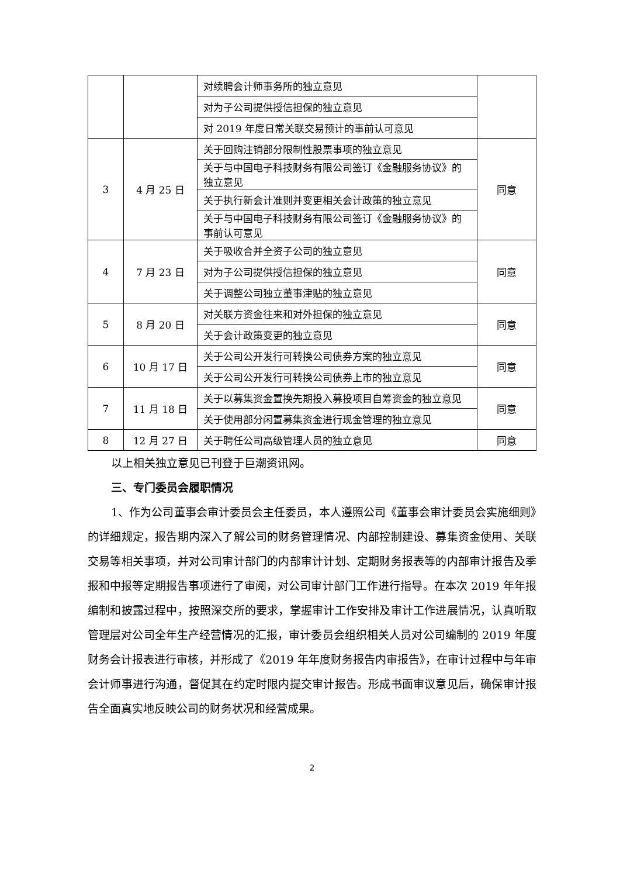| | | 对续聘会计师事务所的独立意见 | |
| | | 对为子公司提供授信担保的独立意见 | |
| | | 对 2019 年度日常关联交易预计的事前认可意见 | |
| 3 | 4 月 25 日 | 关于回购注销部分限制性股票事项的独立意见 | 同意 |
| | | 关于与中国电子科技财务有限公司签订《金融服务协议》的独立意见 | |
| | | 关于执行新会计准则并变更相关会计政策的独立意见 | |
| | | 关于与中国电子科技财务有限公司签订《金融服务协议》的事前认可意见 | |
| 4 | 7 月 23 日 | 关于吸收合并全资子公司的独立意见 | 同意 |
| | | 对为子公司提供授信担保的独立意见 | |
| | | 关于调整公司独立董事津贴的独立意见 | |
| 5 | 8 月 20 日 | 对关联方资金往来和对外担保的独立意见 | 同意 |
| | | 关于会计政策变更的独立意见 | |
| 6 | 10 月 17 日 | 关于公司公开发行可转换公司债券方案的独立意见 | 同意 |
| | | 关于公司公开发行可转换公司债券上市的独立意见 | |
| 7 | 11 月 18 日 | 关于以募集资金置换先期投入募投项目自筹资金的独立意见 | 同意 |
| | | 关于使用部分闲置募集资金进行现金管理的独立意见 | |
| 8 | 12 月 27 日 | 关于聘任公司高级管理人员的独立意见 | 同意 |
以上相关独立意见已刊登于巨潮资讯网。
三、专门委员会履职情况
1、作为公司董事会审计委员会主任委员，本人遵照公司《董事会审计委员会实施细则》的详细规定，报告期内深入了解公司的财务管理情况、内部控制建设、募集资金使用、关联交易等相关事项，并对公司审计部门的内部审计计划、定期财务报表等的内部审计报告及季报和中报等定期报告事项进行了审阅，对公司审计部门工作进行指导。在本次 2019 年年报编制和披露过程中，按照深交所的要求，掌握审计工作安排及审计工作进展情况，认真听取管理层对公司全年生产经营情况的汇报，审计委员会组织相关人员对公司编制的 2019 年度财务会计报表进行审核，并形成了《2019 年年度财务报告内审报告》，在审计过程中与年审会计师事进行沟通，督促其在约定时限内提交审计报告。形成书面审议意见后，确保审计报告全面真实地反映公司的财务状况和经营成果。
2